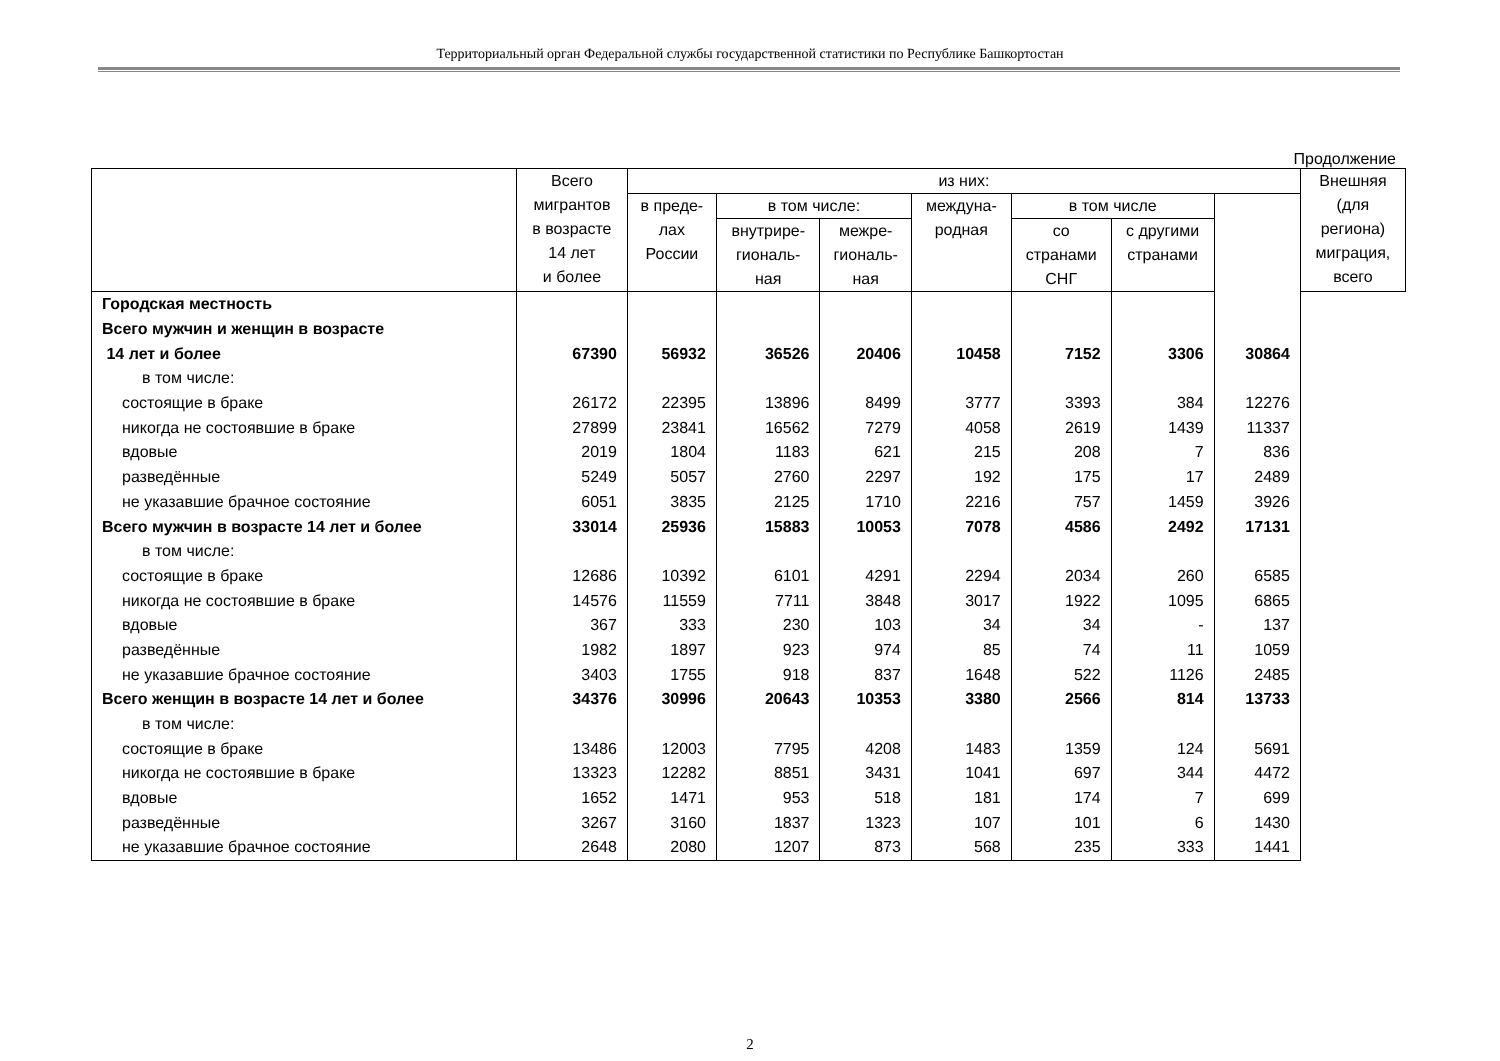Территориальный орган Федеральной службы государственной статистики по Республике Башкортостан
Продолжение
| | Всего мигрантов в возрасте 14 лет и более | из них: | | | | | | | Внешняя (для региона) миграция, всего |
| --- | --- | --- | --- | --- | --- | --- | --- | --- | --- |
| | | в преде- лах России | в том числе: | | междуна- родная | в том числе | | | |
| | | | внутрире- гиональ- ная | межре- гиональ- ная | | со странами СНГ | с другими странами | | |
| Городская местность | | | | | | | | | |
| Всего мужчин и женщин в возрасте | | | | | | | | | |
| 14 лет и более | 67390 | 56932 | 36526 | 20406 | 10458 | 7152 | 3306 | 30864 | |
| в том числе: | | | | | | | | | |
| состоящие в браке | 26172 | 22395 | 13896 | 8499 | 3777 | 3393 | 384 | 12276 | |
| никогда не состоявшие в браке | 27899 | 23841 | 16562 | 7279 | 4058 | 2619 | 1439 | 11337 | |
| вдовые | 2019 | 1804 | 1183 | 621 | 215 | 208 | 7 | 836 | |
| разведённые | 5249 | 5057 | 2760 | 2297 | 192 | 175 | 17 | 2489 | |
| не указавшие брачное состояние | 6051 | 3835 | 2125 | 1710 | 2216 | 757 | 1459 | 3926 | |
| Всего мужчин в возрасте 14 лет и более | 33014 | 25936 | 15883 | 10053 | 7078 | 4586 | 2492 | 17131 | |
| в том числе: | | | | | | | | | |
| состоящие в браке | 12686 | 10392 | 6101 | 4291 | 2294 | 2034 | 260 | 6585 | |
| никогда не состоявшие в браке | 14576 | 11559 | 7711 | 3848 | 3017 | 1922 | 1095 | 6865 | |
| вдовые | 367 | 333 | 230 | 103 | 34 | 34 | - | 137 | |
| разведённые | 1982 | 1897 | 923 | 974 | 85 | 74 | 11 | 1059 | |
| не указавшие брачное состояние | 3403 | 1755 | 918 | 837 | 1648 | 522 | 1126 | 2485 | |
| Всего женщин в возрасте 14 лет и более | 34376 | 30996 | 20643 | 10353 | 3380 | 2566 | 814 | 13733 | |
| в том числе: | | | | | | | | | |
| состоящие в браке | 13486 | 12003 | 7795 | 4208 | 1483 | 1359 | 124 | 5691 | |
| никогда не состоявшие в браке | 13323 | 12282 | 8851 | 3431 | 1041 | 697 | 344 | 4472 | |
| вдовые | 1652 | 1471 | 953 | 518 | 181 | 174 | 7 | 699 | |
| разведённые | 3267 | 3160 | 1837 | 1323 | 107 | 101 | 6 | 1430 | |
| не указавшие брачное состояние | 2648 | 2080 | 1207 | 873 | 568 | 235 | 333 | 1441 | |
2